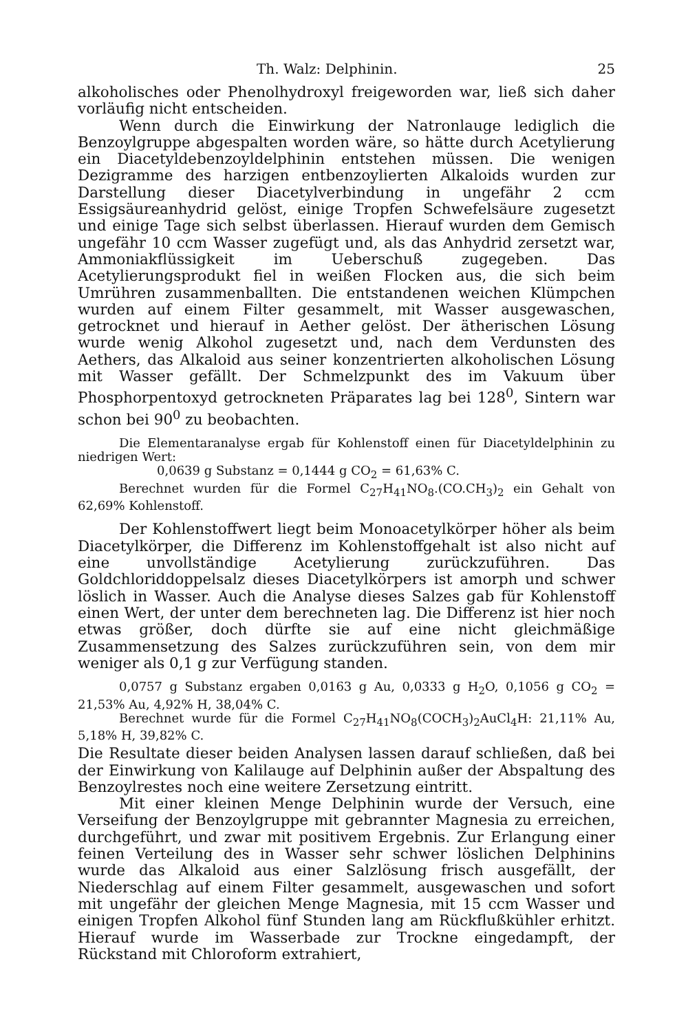Th. Walz: Delphinin. 25
alkoholisches oder Phenolhydroxyl freigeworden war, ließ sich daher vorläufig nicht entscheiden.
Wenn durch die Einwirkung der Natronlauge lediglich die Benzoylgruppe abgespalten worden wäre, so hätte durch Acetylierung ein Diacetyldebenzoyldelphinin entstehen müssen. Die wenigen Dezigramme des harzigen entbenzoylierten Alkaloids wurden zur Darstellung dieser Diacetylverbindung in ungefähr 2 ccm Essigsäureanhydrid gelöst, einige Tropfen Schwefelsäure zugesetzt und einige Tage sich selbst überlassen. Hierauf wurden dem Gemisch ungefähr 10 ccm Wasser zugefügt und, als das Anhydrid zersetzt war, Ammoniakflüssigkeit im Ueberschuß zugegeben. Das Acetylierungsprodukt fiel in weißen Flocken aus, die sich beim Umrühren zusammenballten. Die entstandenen weichen Klümpchen wurden auf einem Filter gesammelt, mit Wasser ausgewaschen, getrocknet und hierauf in Aether gelöst. Der ätherischen Lösung wurde wenig Alkohol zugesetzt und, nach dem Verdunsten des Aethers, das Alkaloid aus seiner konzentrierten alkoholischen Lösung mit Wasser gefällt. Der Schmelzpunkt des im Vakuum über Phosphorpentoxyd getrockneten Präparates lag bei 128<sup>0</sup>, Sintern war schon bei 90<sup>0</sup> zu beobachten.
Die Elementaranalyse ergab für Kohlenstoff einen für Diacetyldelphinin zu niedrigen Wert:
0,0639 g Substanz = 0,1444 g CO<sub>2</sub> = 61,63% C.
Berechnet wurden für die Formel C<sub>27</sub>H<sub>41</sub>NO<sub>8</sub>.(CO.CH<sub>3</sub>)<sub>2</sub> ein Gehalt von 62,69% Kohlenstoff.
Der Kohlenstoffwert liegt beim Monoacetylkörper höher als beim Diacetylkörper, die Differenz im Kohlenstoffgehalt ist also nicht auf eine unvollständige Acetylierung zurückzuführen. Das Goldchloriddoppelsalz dieses Diacetylkörpers ist amorph und schwer löslich in Wasser. Auch die Analyse dieses Salzes gab für Kohlenstoff einen Wert, der unter dem berechneten lag. Die Differenz ist hier noch etwas größer, doch dürfte sie auf eine nicht gleichmäßige Zusammensetzung des Salzes zurückzuführen sein, von dem mir weniger als 0,1 g zur Verfügung standen.
0,0757 g Substanz ergaben 0,0163 g Au, 0,0333 g H<sub>2</sub>O, 0,1056 g CO<sub>2</sub> = 21,53% Au, 4,92% H, 38,04% C.
Berechnet wurde für die Formel C<sub>27</sub>H<sub>41</sub>NO<sub>8</sub>(COCH<sub>3</sub>)<sub>2</sub>AuCl<sub>4</sub>H: 21,11% Au, 5,18% H, 39,82% C.
Die Resultate dieser beiden Analysen lassen darauf schließen, daß bei der Einwirkung von Kalilauge auf Delphinin außer der Abspaltung des Benzoylrestes noch eine weitere Zersetzung eintritt.
Mit einer kleinen Menge Delphinin wurde der Versuch, eine Verseifung der Benzoylgruppe mit gebrannter Magnesia zu erreichen, durchgeführt, und zwar mit positivem Ergebnis. Zur Erlangung einer feinen Verteilung des in Wasser sehr schwer löslichen Delphinins wurde das Alkaloid aus einer Salzlösung frisch ausgefällt, der Niederschlag auf einem Filter gesammelt, ausgewaschen und sofort mit ungefähr der gleichen Menge Magnesia, mit 15 ccm Wasser und einigen Tropfen Alkohol fünf Stunden lang am Rückflußkühler erhitzt. Hierauf wurde im Wasserbade zur Trockne eingedampft, der Rückstand mit Chloroform extrahiert,